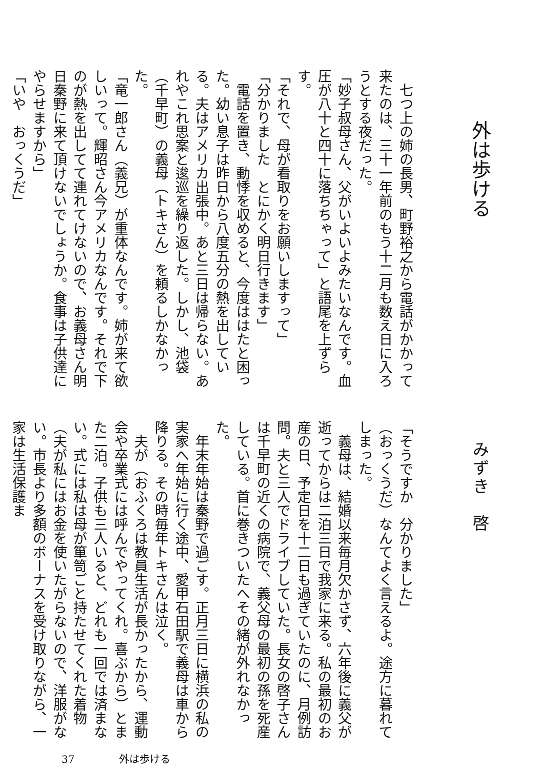外は歩ける
　七つ上の姉の長男、町野裕之から電話がかかって来たのは、三十一年前のもう十二月も数え日に入ろうとする夜だった。
「妙子叔母さん、父がいよいよみたいなんです。血圧が八十と四十に落ちちゃって」と語尾を上ずらす。
「それで、母が看取りをお願いしますって」
「分かりました　とにかく明日行きます」
　電話を置き、動悸を収めると、今度ははたと困った。幼い息子は昨日から八度五分の熱を出している。夫はアメリカ出張中。あと三日は帰らない。あれやこれ思案と逡巡を繰り返した。しかし、池袋（千早町）の義母（トキさん）を頼るしかなかった。
「竜一郎さん（義兄）が重体なんです。姉が来て欲しいって。輝昭さん今アメリカなんです。それで下のが熱を出してて連れてけないので、お義母さん明日秦野に来て頂けないでしょうか。食事は子供達にやらせますから」
「いや　おっくうだ」
みずき　啓
「そうですか　分かりました」
（おっくうだ）なんてよく言えるよ。途方に暮れてしまった。
　義母は、結婚以来毎月欠かさず、六年後に義父が逝ってからは二泊三日で我家に来る。私の最初のお産の日、予定日を十二日も過ぎていたのに、月例訪問。夫と三人でドライブしていた。長女の啓子さんは千早町の近くの病院で、義父母の最初の孫を死産している。首に巻きついたへその緒が外れなかった。
　年末年始は秦野で過ごす。正月三日に横浜の私の実家へ年始に行く途中、愛甲石田駅で義母は車から降りる。その時毎年トキさんは泣く。
　夫が（おふくろは教員生活が長かったから、運動会や卒業式には呼んでやってくれ。喜ぶから）とまた二泊。子供も三人いると、どれも一回では済まない。式には私は母が箪笥ごと持たせてくれた着物（夫が私にはお金を使いたがらないので、洋服がない。市長より多額のボーナスを受け取りながら、一家は生活保護ま
37 外は歩ける